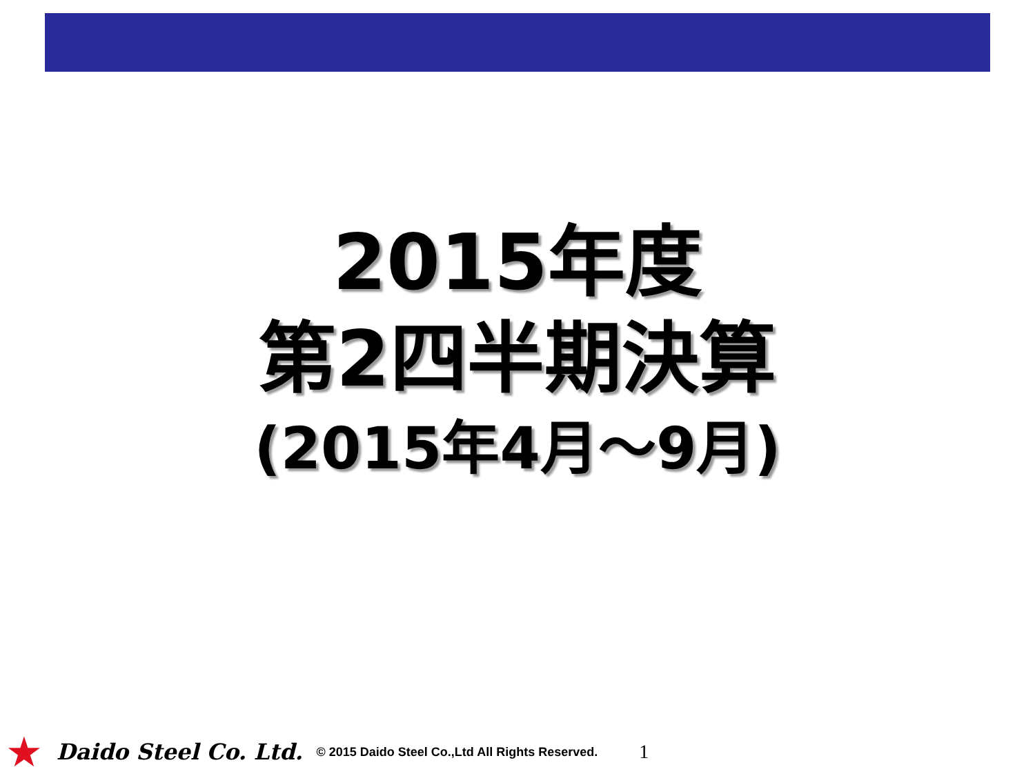2015年度
第2四半期決算
(2015年4月～9月)
★ Daido Steel Co. Ltd. © 2015 Daido Steel Co.,Ltd All Rights Reserved. 1